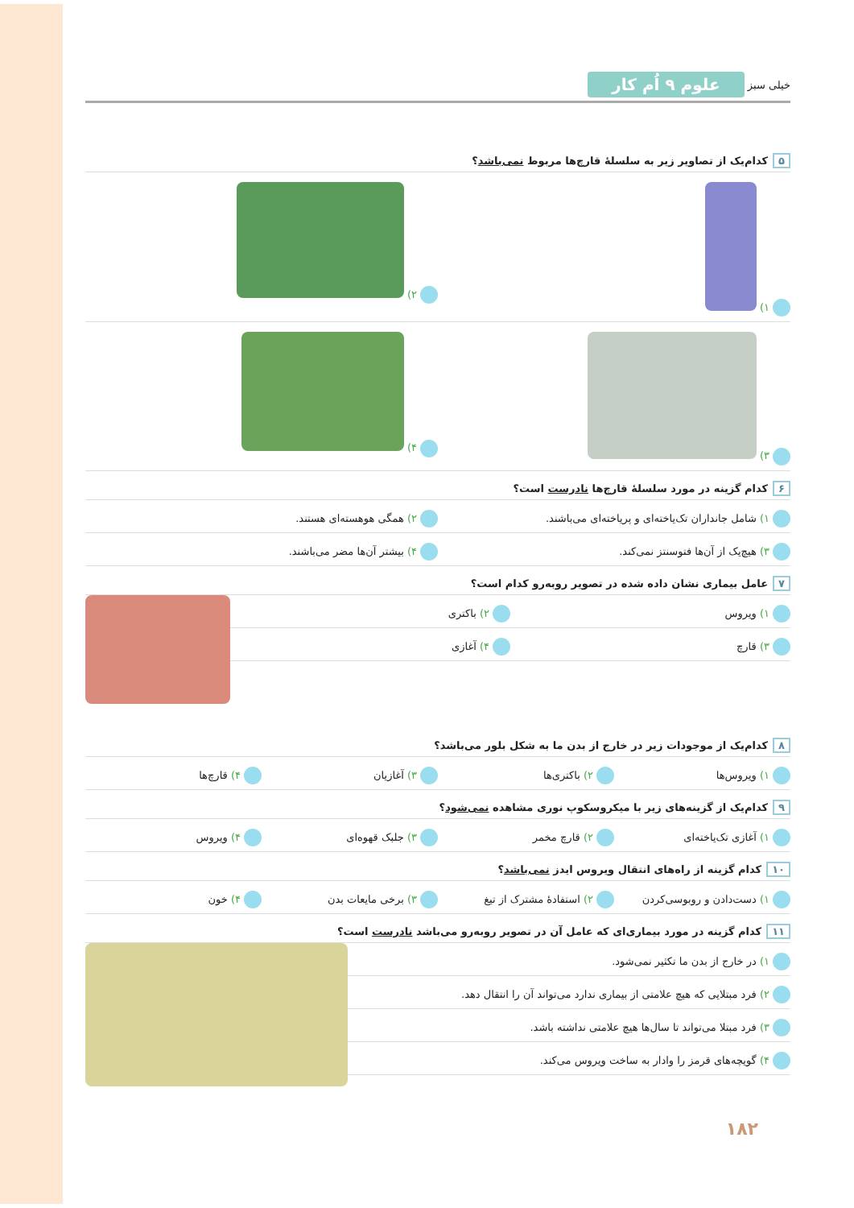خیلی سبز علوم ۹ اُم کار
۵ کدام‌یک از تصاویر زیر به سلسلهٔ قارچ‌ها مربوط نمی‌باشد؟
۱) ۲)
۳) ۴)
۶ کدام گزینه در مورد سلسلهٔ قارچ‌ها نادرست است؟
۱) شامل جانداران تک‌یاخته‌ای و پریاخته‌ای می‌باشند.
۲) همگی هوهسته‌ای هستند.
۳) هیچ‌یک از آن‌ها فتوسنتز نمی‌کند.
۴) بیشتر آن‌ها مضر می‌باشند.
۷ عامل بیماری نشان داده شده در تصویر روبه‌رو کدام است؟
۱) ویروس ۲) باکتری
۳) قارچ ۴) آغازی
۸ کدام‌یک از موجودات زیر در خارج از بدن ما به شکل بلور می‌باشد؟
۱) ویروس‌ها ۲) باکتری‌ها ۳) آغازیان ۴) قارچ‌ها
۹ کدام‌یک از گزینه‌های زیر با میکروسکوپ نوری مشاهده نمی‌شود؟
۱) آغازی تک‌یاخته‌ای ۲) قارچ مخمر ۳) جلبک قهوه‌ای ۴) ویروس
۱۰ کدام گزینه از راه‌های انتقال ویروس ایدز نمی‌باشد؟
۱) دست‌دادن و روبوسی‌کردن ۲) استفادهٔ مشترک از تیغ ۳) برخی مایعات بدن ۴) خون
۱۱ کدام گزینه در مورد بیماری‌ای که عامل آن در تصویر روبه‌رو می‌باشد نادرست است؟
۱) در خارج از بدن ما تکثیر نمی‌شود.
۲) فرد مبتلایی که هیچ علامتی از بیماری ندارد می‌تواند آن را انتقال دهد.
۳) فرد مبتلا می‌تواند تا سال‌ها هیچ علامتی نداشته باشد.
۴) گویچه‌های قرمز را وادار به ساخت ویروس می‌کند.
۱۸۲